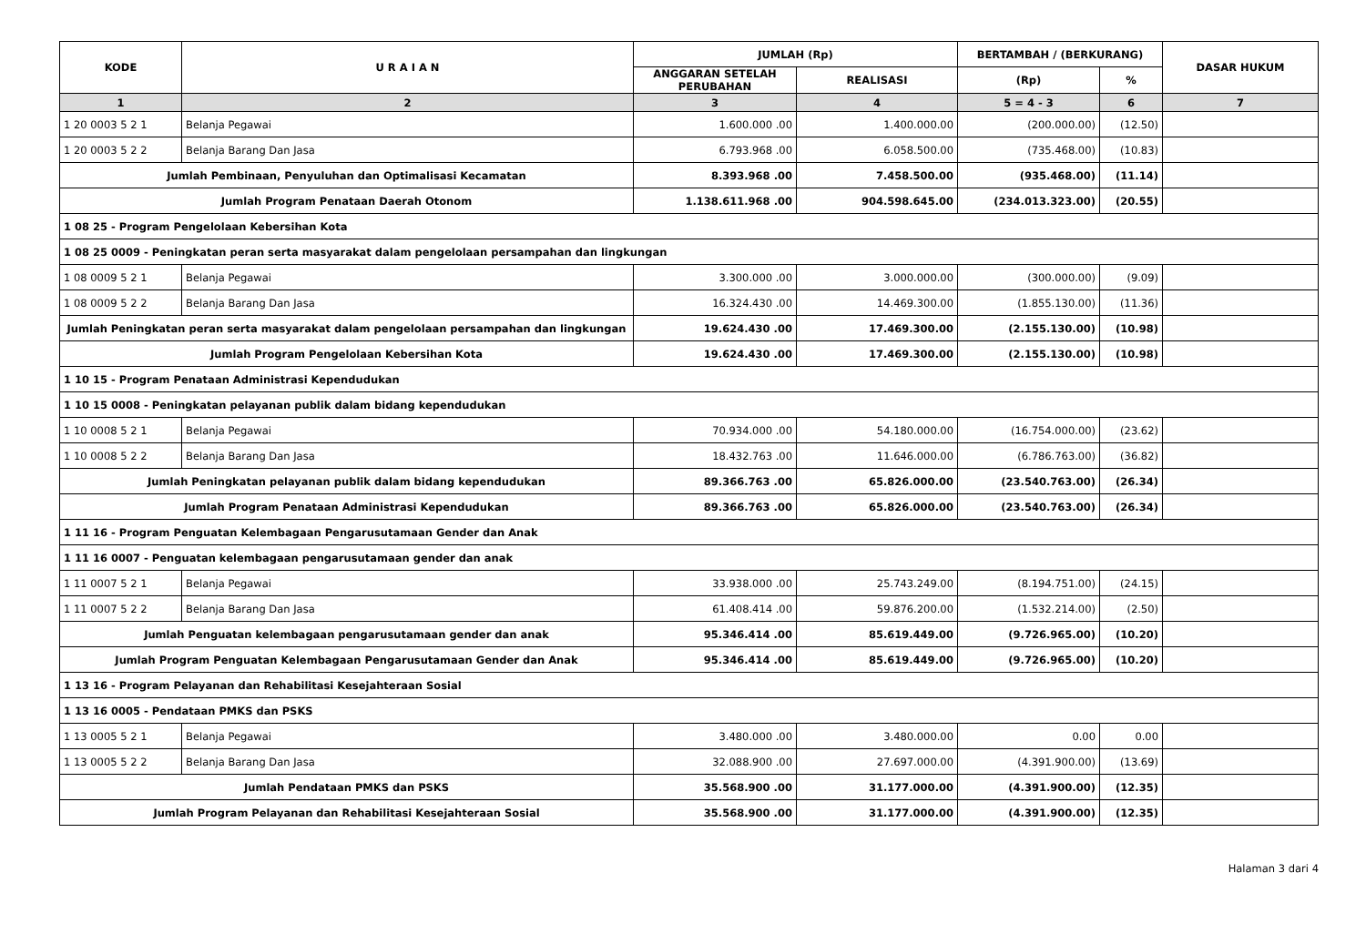| KODE | U R A I A N | JUMLAH (Rp) | | BERTAMBAH / (BERKURANG) | | DASAR HUKUM |
| --- | --- | --- | --- | --- | --- | --- |
| | | ANGGARAN SETELAH PERUBAHAN | REALISASI | (Rp) | % | |
| 1 | 2 | 3 | 4 | 5 = 4 - 3 | 6 | 7 |
| 1 20 0003 5 2 1 | Belanja Pegawai | 1.600.000 .00 | 1.400.000.00 | (200.000.00) | (12.50) | |
| 1 20 0003 5 2 2 | Belanja Barang Dan Jasa | 6.793.968 .00 | 6.058.500.00 | (735.468.00) | (10.83) | |
| Jumlah Pembinaan, Penyuluhan dan Optimalisasi Kecamatan | | 8.393.968 .00 | 7.458.500.00 | (935.468.00) | (11.14) | |
| Jumlah Program Penataan Daerah Otonom | | 1.138.611.968 .00 | 904.598.645.00 | (234.013.323.00) | (20.55) | |
| 1 08 25 - Program Pengelolaan Kebersihan Kota | | | | | | |
| 1 08 25 0009 - Peningkatan peran serta masyarakat dalam pengelolaan persampahan dan lingkungan | | | | | | |
| 1 08 0009 5 2 1 | Belanja Pegawai | 3.300.000 .00 | 3.000.000.00 | (300.000.00) | (9.09) | |
| 1 08 0009 5 2 2 | Belanja Barang Dan Jasa | 16.324.430 .00 | 14.469.300.00 | (1.855.130.00) | (11.36) | |
| Jumlah Peningkatan peran serta masyarakat dalam pengelolaan persampahan dan lingkungan | | 19.624.430 .00 | 17.469.300.00 | (2.155.130.00) | (10.98) | |
| Jumlah Program Pengelolaan Kebersihan Kota | | 19.624.430 .00 | 17.469.300.00 | (2.155.130.00) | (10.98) | |
| 1 10 15 - Program Penataan Administrasi Kependudukan | | | | | | |
| 1 10 15 0008 - Peningkatan pelayanan publik dalam bidang kependudukan | | | | | | |
| 1 10 0008 5 2 1 | Belanja Pegawai | 70.934.000 .00 | 54.180.000.00 | (16.754.000.00) | (23.62) | |
| 1 10 0008 5 2 2 | Belanja Barang Dan Jasa | 18.432.763 .00 | 11.646.000.00 | (6.786.763.00) | (36.82) | |
| Jumlah Peningkatan pelayanan publik dalam bidang kependudukan | | 89.366.763 .00 | 65.826.000.00 | (23.540.763.00) | (26.34) | |
| Jumlah Program Penataan Administrasi Kependudukan | | 89.366.763 .00 | 65.826.000.00 | (23.540.763.00) | (26.34) | |
| 1 11 16 - Program Penguatan Kelembagaan Pengarusutamaan Gender dan Anak | | | | | | |
| 1 11 16 0007 - Penguatan kelembagaan pengarusutamaan gender dan anak | | | | | | |
| 1 11 0007 5 2 1 | Belanja Pegawai | 33.938.000 .00 | 25.743.249.00 | (8.194.751.00) | (24.15) | |
| 1 11 0007 5 2 2 | Belanja Barang Dan Jasa | 61.408.414 .00 | 59.876.200.00 | (1.532.214.00) | (2.50) | |
| Jumlah Penguatan kelembagaan pengarusutamaan gender dan anak | | 95.346.414 .00 | 85.619.449.00 | (9.726.965.00) | (10.20) | |
| Jumlah Program Penguatan Kelembagaan Pengarusutamaan Gender dan Anak | | 95.346.414 .00 | 85.619.449.00 | (9.726.965.00) | (10.20) | |
| 1 13 16 - Program Pelayanan dan Rehabilitasi Kesejahteraan Sosial | | | | | | |
| 1 13 16 0005 - Pendataan PMKS dan PSKS | | | | | | |
| 1 13 0005 5 2 1 | Belanja Pegawai | 3.480.000 .00 | 3.480.000.00 | 0.00 | 0.00 | |
| 1 13 0005 5 2 2 | Belanja Barang Dan Jasa | 32.088.900 .00 | 27.697.000.00 | (4.391.900.00) | (13.69) | |
| Jumlah Pendataan PMKS dan PSKS | | 35.568.900 .00 | 31.177.000.00 | (4.391.900.00) | (12.35) | |
| Jumlah Program Pelayanan dan Rehabilitasi Kesejahteraan Sosial | | 35.568.900 .00 | 31.177.000.00 | (4.391.900.00) | (12.35) | |
Halaman 3 dari 4